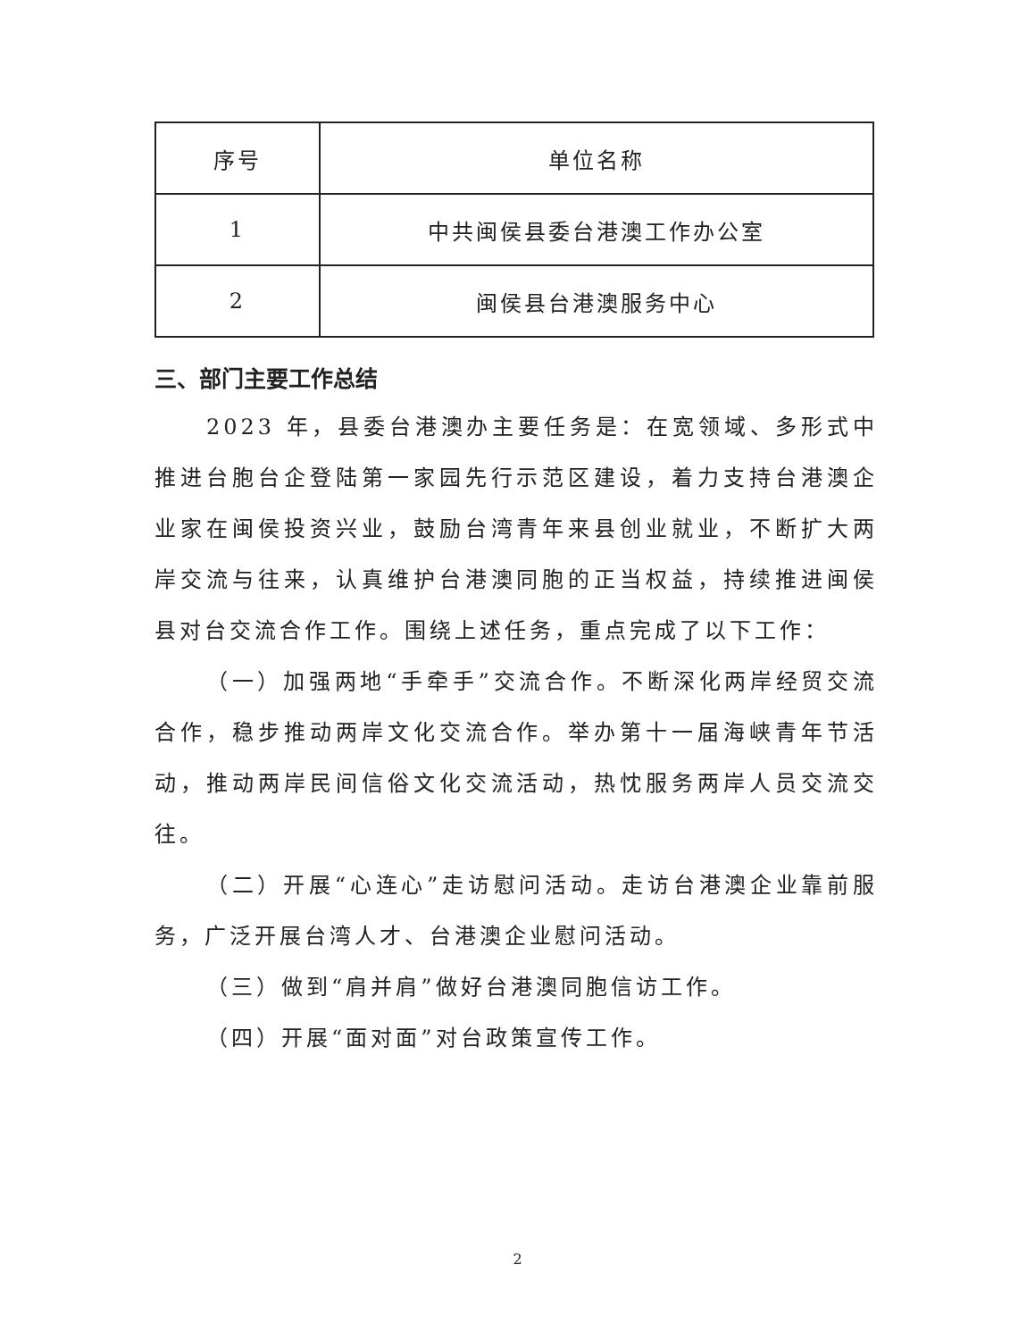| 序号 | 单位名称 |
| --- | --- |
| 1 | 中共闽侯县委台港澳工作办公室 |
| 2 | 闽侯县台港澳服务中心 |
三、部门主要工作总结
2023 年，县委台港澳办主要任务是：在宽领域、多形式中推进台胞台企登陆第一家园先行示范区建设，着力支持台港澳企业家在闽侯投资兴业，鼓励台湾青年来县创业就业，不断扩大两岸交流与往来，认真维护台港澳同胞的正当权益，持续推进闽侯县对台交流合作工作。围绕上述任务，重点完成了以下工作：
（一）加强两地“手牵手”交流合作。不断深化两岸经贸交流合作，稳步推动两岸文化交流合作。举办第十一届海峡青年节活动，推动两岸民间信俗文化交流活动，热忱服务两岸人员交流交往。
（二）开展“心连心”走访慰问活动。走访台港澳企业靠前服务，广泛开展台湾人才、台港澳企业慰问活动。
（三）做到“肩并肩”做好台港澳同胞信访工作。
（四）开展“面对面”对台政策宣传工作。
2